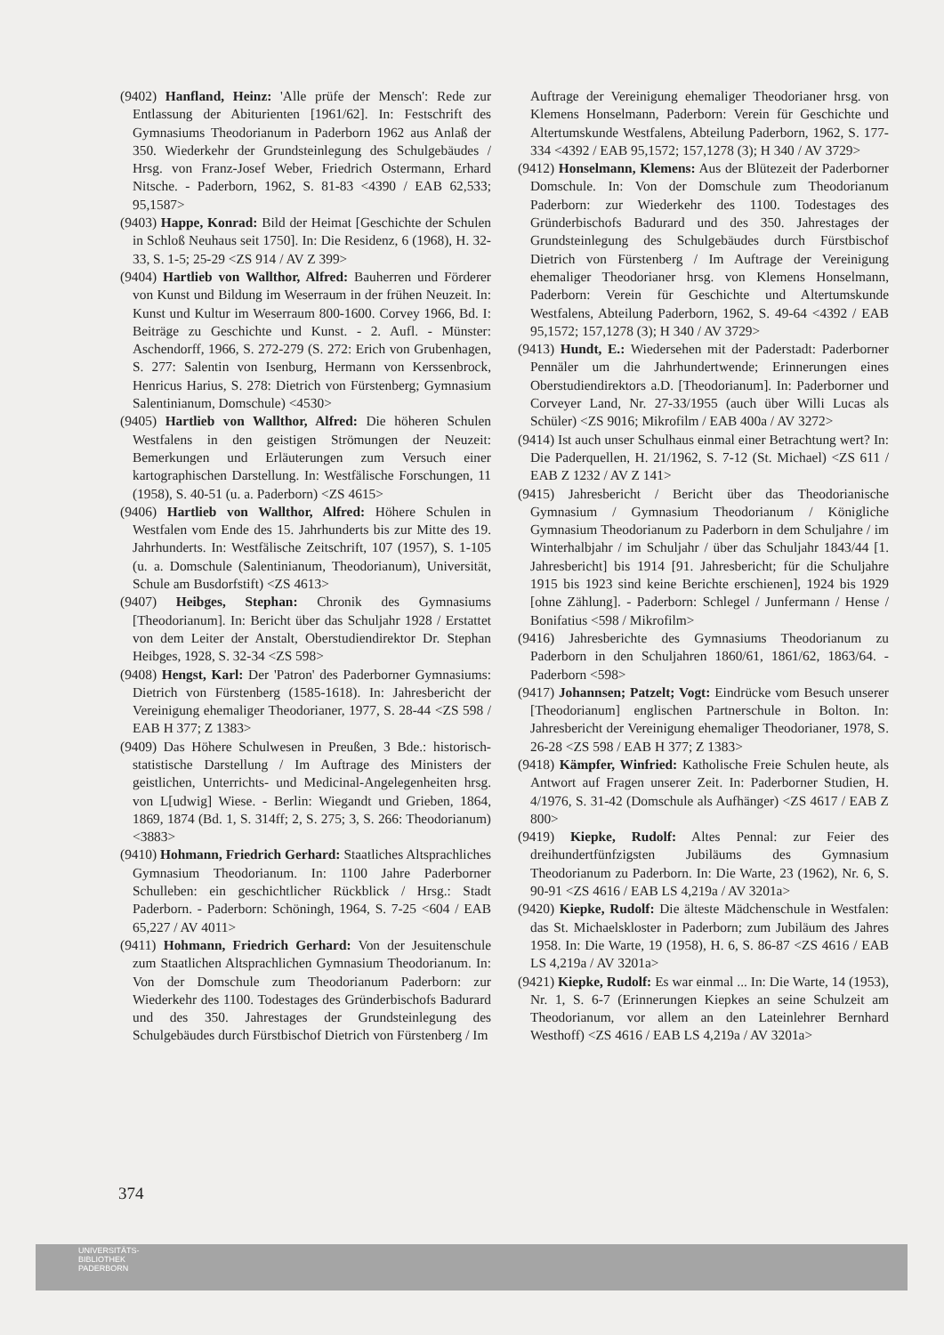(9402) Hanfland, Heinz: 'Alle prüfe der Mensch': Rede zur Entlassung der Abiturienten [1961/62]. In: Festschrift des Gymnasiums Theodorianum in Paderborn 1962 aus Anlaß der 350. Wiederkehr der Grundsteinlegung des Schulgebäudes / Hrsg. von Franz-Josef Weber, Friedrich Ostermann, Erhard Nitsche. - Paderborn, 1962, S. 81-83 <4390 / EAB 62,533; 95,1587>
(9403) Happe, Konrad: Bild der Heimat [Geschichte der Schulen in Schloß Neuhaus seit 1750]. In: Die Residenz, 6 (1968), H. 32-33, S. 1-5; 25-29 <ZS 914 / AV Z 399>
(9404) Hartlieb von Wallthor, Alfred: Bauherren und Förderer von Kunst und Bildung im Weserraum in der frühen Neuzeit. In: Kunst und Kultur im Weserraum 800-1600. Corvey 1966, Bd. I: Beiträge zu Geschichte und Kunst. - 2. Aufl. - Münster: Aschendorff, 1966, S. 272-279 (S. 272: Erich von Grubenhagen, S. 277: Salentin von Isenburg, Hermann von Kerssenbrock, Henricus Harius, S. 278: Dietrich von Fürstenberg; Gymnasium Salentinianum, Domschule) <4530>
(9405) Hartlieb von Wallthor, Alfred: Die höheren Schulen Westfalens in den geistigen Strömungen der Neuzeit: Bemerkungen und Erläuterungen zum Versuch einer kartographischen Darstellung. In: Westfälische Forschungen, 11 (1958), S. 40-51 (u. a. Paderborn) <ZS 4615>
(9406) Hartlieb von Wallthor, Alfred: Höhere Schulen in Westfalen vom Ende des 15. Jahrhunderts bis zur Mitte des 19. Jahrhunderts. In: Westfälische Zeitschrift, 107 (1957), S. 1-105 (u. a. Domschule (Salentinianum, Theodorianum), Universität, Schule am Busdorfstift) <ZS 4613>
(9407) Heibges, Stephan: Chronik des Gymnasiums [Theodorianum]. In: Bericht über das Schuljahr 1928 / Erstattet von dem Leiter der Anstalt, Oberstudiendirektor Dr. Stephan Heibges, 1928, S. 32-34 <ZS 598>
(9408) Hengst, Karl: Der 'Patron' des Paderborner Gymnasiums: Dietrich von Fürstenberg (1585-1618). In: Jahresbericht der Vereinigung ehemaliger Theodorianer, 1977, S. 28-44 <ZS 598 / EAB H 377; Z 1383>
(9409) Das Höhere Schulwesen in Preußen, 3 Bde.: historisch-statistische Darstellung / Im Auftrage des Ministers der geistlichen, Unterrichts- und Medicinal-Angelegenheiten hrsg. von L[udwig] Wiese. - Berlin: Wiegandt und Grieben, 1864, 1869, 1874 (Bd. 1, S. 314ff; 2, S. 275; 3, S. 266: Theodorianum) <3883>
(9410) Hohmann, Friedrich Gerhard: Staatliches Altsprachliches Gymnasium Theodorianum. In: 1100 Jahre Paderborner Schulleben: ein geschichtlicher Rückblick / Hrsg.: Stadt Paderborn. - Paderborn: Schöningh, 1964, S. 7-25 <604 / EAB 65,227 / AV 4011>
(9411) Hohmann, Friedrich Gerhard: Von der Jesuitenschule zum Staatlichen Altsprachlichen Gymnasium Theodorianum. In: Von der Domschule zum Theodorianum Paderborn: zur Wiederkehr des 1100. Todestages des Gründerbischofs Badurard und des 350. Jahrestages der Grundsteinlegung des Schulgebäudes durch Fürstbischof Dietrich von Fürstenberg / Im
Auftrage der Vereinigung ehemaliger Theodorianer hrsg. von Klemens Honselmann, Paderborn: Verein für Geschichte und Altertumskunde Westfalens, Abteilung Paderborn, 1962, S. 177-334 <4392 / EAB 95,1572; 157,1278 (3); H 340 / AV 3729>
(9412) Honselmann, Klemens: Aus der Blütezeit der Paderborner Domschule. In: Von der Domschule zum Theodorianum Paderborn: zur Wiederkehr des 1100. Todestages des Gründerbischofs Badurard und des 350. Jahrestages der Grundsteinlegung des Schulgebäudes durch Fürstbischof Dietrich von Fürstenberg / Im Auftrage der Vereinigung ehemaliger Theodorianer hrsg. von Klemens Honselmann, Paderborn: Verein für Geschichte und Altertumskunde Westfalens, Abteilung Paderborn, 1962, S. 49-64 <4392 / EAB 95,1572; 157,1278 (3); H 340 / AV 3729>
(9413) Hundt, E.: Wiedersehen mit der Paderstadt: Paderborner Pennäler um die Jahrhundertwende; Erinnerungen eines Oberstudiendirektors a.D. [Theodorianum]. In: Paderborner und Corveyer Land, Nr. 27-33/1955 (auch über Willi Lucas als Schüler) <ZS 9016; Mikrofilm / EAB 400a / AV 3272>
(9414) Ist auch unser Schulhaus einmal einer Betrachtung wert? In: Die Paderquellen, H. 21/1962, S. 7-12 (St. Michael) <ZS 611 / EAB Z 1232 / AV Z 141>
(9415) Jahresbericht / Bericht über das Theodorianische Gymnasium / Gymnasium Theodorianum / Königliche Gymnasium Theodorianum zu Paderborn in dem Schuljahre / im Winterhalbjahr / im Schuljahr / über das Schuljahr 1843/44 [1. Jahresbericht] bis 1914 [91. Jahresbericht; für die Schuljahre 1915 bis 1923 sind keine Berichte erschienen], 1924 bis 1929 [ohne Zählung]. - Paderborn: Schlegel / Junfermann / Hense / Bonifatius <598 / Mikrofilm>
(9416) Jahresberichte des Gymnasiums Theodorianum zu Paderborn in den Schuljahren 1860/61, 1861/62, 1863/64. - Paderborn <598>
(9417) Johannsen; Patzelt; Vogt: Eindrücke vom Besuch unserer [Theodorianum] englischen Partnerschule in Bolton. In: Jahresbericht der Vereinigung ehemaliger Theodorianer, 1978, S. 26-28 <ZS 598 / EAB H 377; Z 1383>
(9418) Kämpfer, Winfried: Katholische Freie Schulen heute, als Antwort auf Fragen unserer Zeit. In: Paderborner Studien, H. 4/1976, S. 31-42 (Domschule als Aufhänger) <ZS 4617 / EAB Z 800>
(9419) Kiepke, Rudolf: Altes Pennal: zur Feier des dreihundertfünfzigsten Jubiläums des Gymnasium Theodorianum zu Paderborn. In: Die Warte, 23 (1962), Nr. 6, S. 90-91 <ZS 4616 / EAB LS 4,219a / AV 3201a>
(9420) Kiepke, Rudolf: Die älteste Mädchenschule in Westfalen: das St. Michaelskloster in Paderborn; zum Jubiläum des Jahres 1958. In: Die Warte, 19 (1958), H. 6, S. 86-87 <ZS 4616 / EAB LS 4,219a / AV 3201a>
(9421) Kiepke, Rudolf: Es war einmal ... In: Die Warte, 14 (1953), Nr. 1, S. 6-7 (Erinnerungen Kiepkes an seine Schulzeit am Theodorianum, vor allem an den Lateinlehrer Bernhard Westhoff) <ZS 4616 / EAB LS 4,219a / AV 3201a>
374
UNIVERSITÄTS-
BIBLIOTHEK
PADERBORN